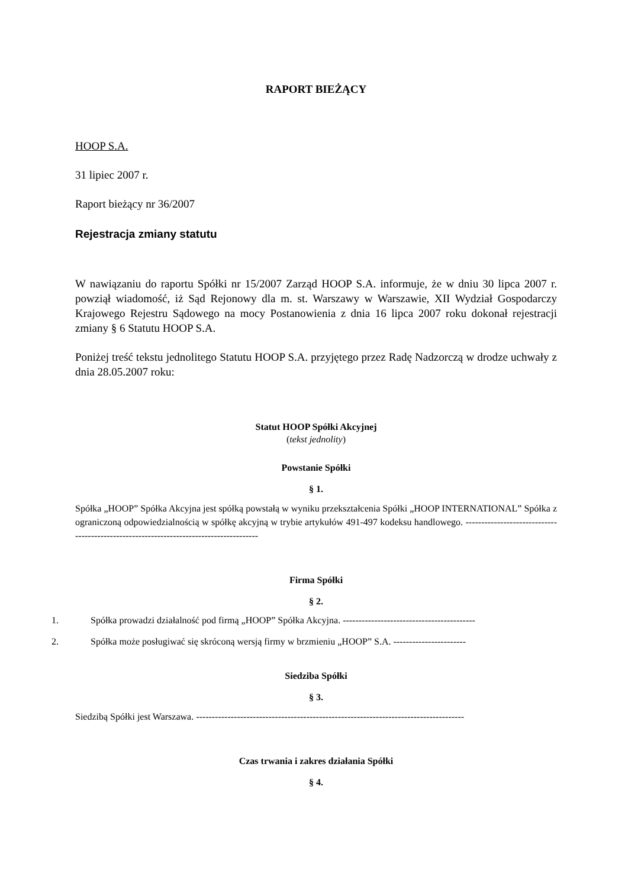RAPORT BIEŻĄCY
HOOP S.A.
31 lipiec 2007 r.
Raport bieżący nr 36/2007
Rejestracja zmiany statutu
W nawiązaniu do raportu Spółki nr 15/2007 Zarząd HOOP S.A. informuje, że w dniu 30 lipca 2007 r. powziął wiadomość, iż Sąd Rejonowy dla m. st. Warszawy w Warszawie, XII Wydział Gospodarczy Krajowego Rejestru Sądowego na mocy Postanowienia z dnia 16 lipca 2007 roku dokonał rejestracji zmiany § 6 Statutu HOOP S.A.
Poniżej treść tekstu jednolitego Statutu HOOP S.A. przyjętego przez Radę Nadzorczą w drodze uchwały z dnia 28.05.2007 roku:
Statut HOOP Spółki Akcyjnej
(tekst jednolity)
Powstanie Spółki
§ 1.
Spółka „HOOP” Spółka Akcyjna jest spółką powstałą w wyniku przekształcenia Spółki „HOOP INTERNATIONAL” Spółka z ograniczoną odpowiedzialnością w spółkę akcyjną w trybie artykułów 491-497 kodeksu handlowego. ---------------------------------------------------------------------------------------
Firma Spółki
§ 2.
1. Spółka prowadzi działalność pod firmą „HOOP” Spółka Akcyjna. ------------------------------------------
2. Spółka może posługiwać się skróconą wersją firmy w brzmieniu „HOOP” S.A. -----------------------
Siedziba Spółki
§ 3.
Siedzibą Spółki jest Warszawa. -------------------------------------------------------------------------------------
Czas trwania i zakres działania Spółki
§ 4.